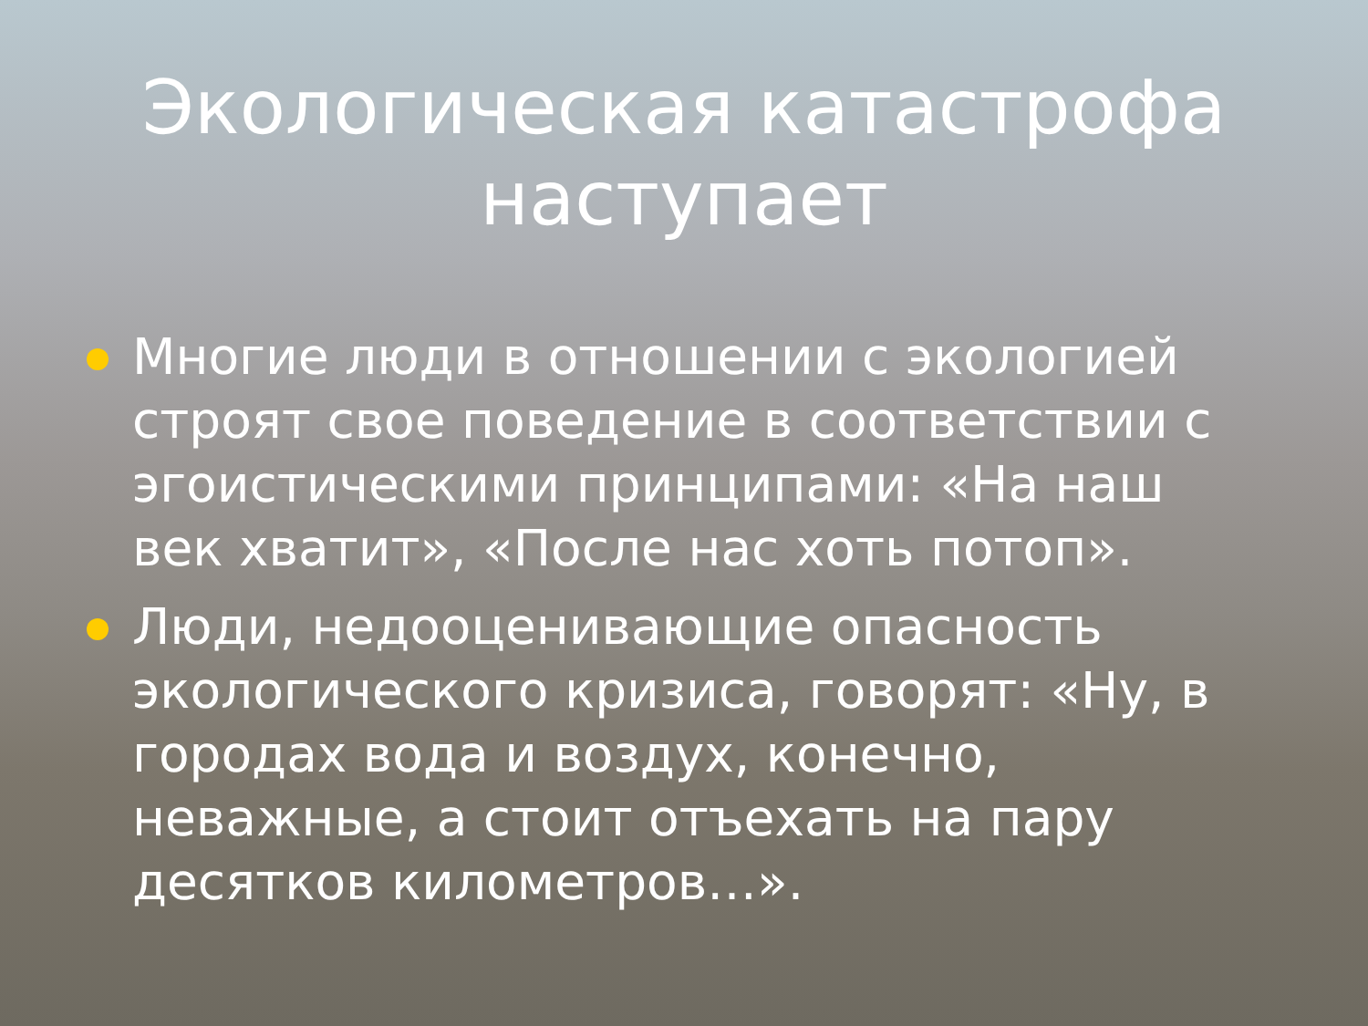Экологическая катастрофа
наступает
Многие люди в отношении с экологией строят свое поведение в соответствии с эгоистическими принципами: «На наш век хватит», «После нас хоть потоп».
Люди, недооценивающие опасность экологического кризиса, говорят: «Ну, в городах вода и воздух, конечно, неважные, а стоит отъехать на пару десятков километров…».